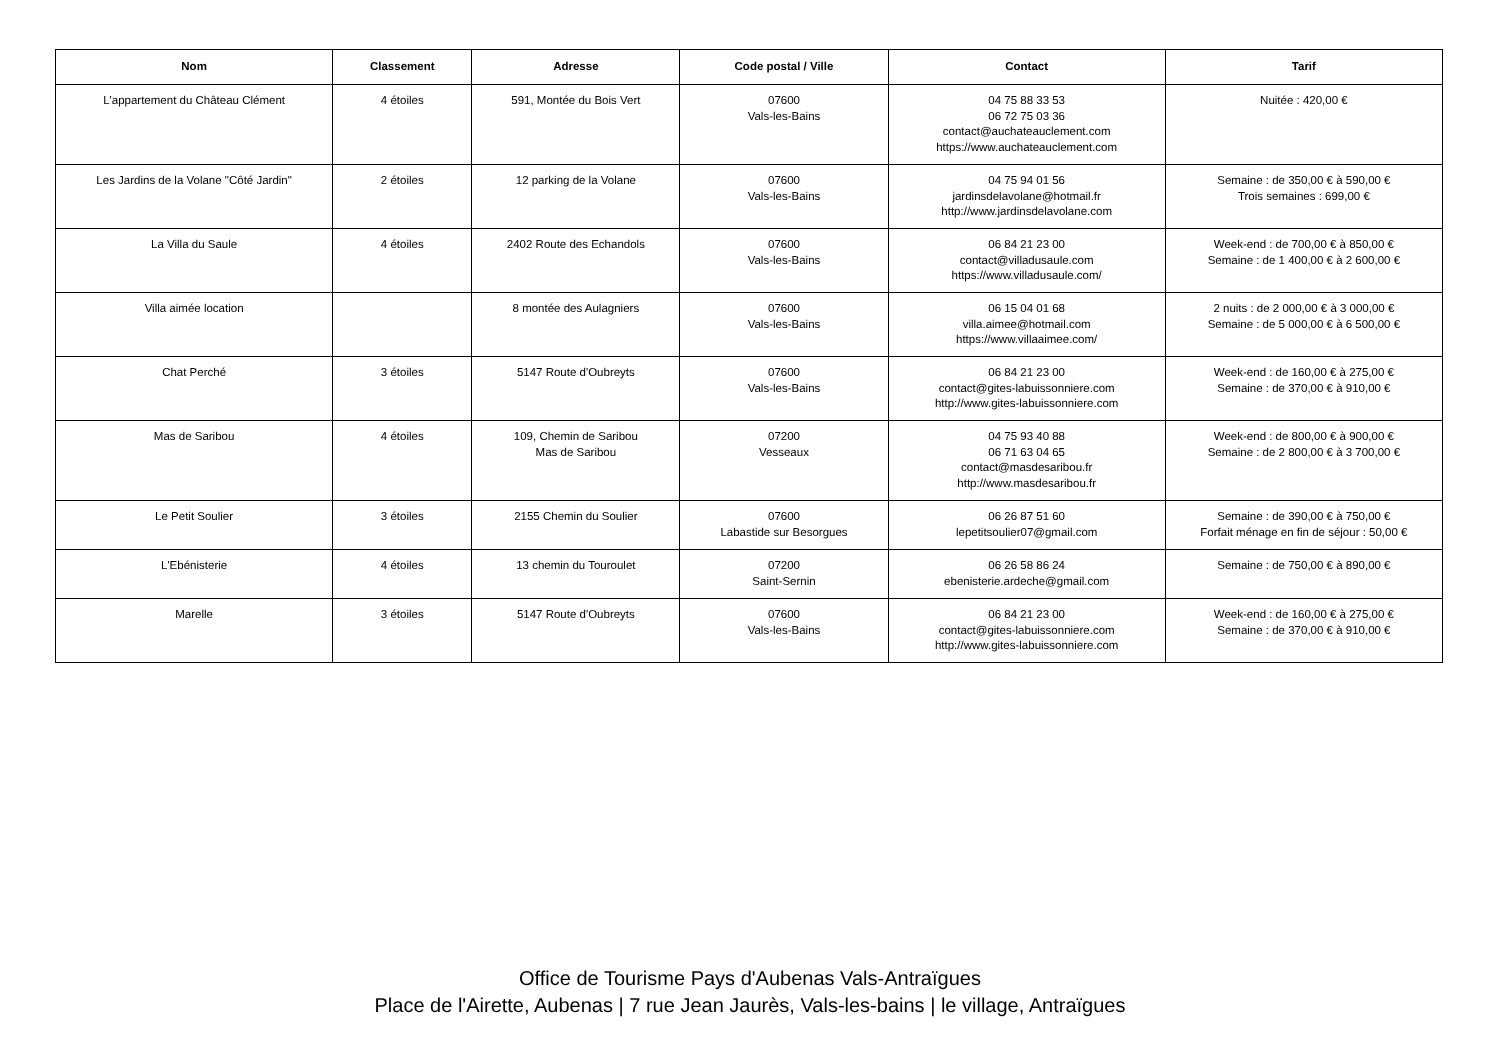| Nom | Classement | Adresse | Code postal / Ville | Contact | Tarif |
| --- | --- | --- | --- | --- | --- |
| L'appartement du Château Clément | 4 étoiles | 591, Montée du Bois Vert | 07600 Vals-les-Bains | 04 75 88 33 53 06 72 75 03 36 contact@auchateauclement.com https://www.auchateauclement.com | Nuitée : 420,00 € |
| Les Jardins de la Volane "Côté Jardin" | 2 étoiles | 12 parking de la Volane | 07600 Vals-les-Bains | 04 75 94 01 56 jardinsdelavolane@hotmail.fr http://www.jardinsdelavolane.com | Semaine : de 350,00 € à 590,00 € Trois semaines : 699,00 € |
| La Villa du Saule | 4 étoiles | 2402 Route des Echandols | 07600 Vals-les-Bains | 06 84 21 23 00 contact@villadusaule.com https://www.villadusaule.com/ | Week-end : de 700,00 € à 850,00 € Semaine : de 1 400,00 € à 2 600,00 € |
| Villa aimée location | | 8 montée des Aulagniers | 07600 Vals-les-Bains | 06 15 04 01 68 villa.aimee@hotmail.com https://www.villaaimee.com/ | 2 nuits : de 2 000,00 € à 3 000,00 € Semaine : de 5 000,00 € à 6 500,00 € |
| Chat Perché | 3 étoiles | 5147 Route d'Oubreyts | 07600 Vals-les-Bains | 06 84 21 23 00 contact@gites-labuissonniere.com http://www.gites-labuissonniere.com | Week-end : de 160,00 € à 275,00 € Semaine : de 370,00 € à 910,00 € |
| Mas de Saribou | 4 étoiles | 109, Chemin de Saribou Mas de Saribou | 07200 Vesseaux | 04 75 93 40 88 06 71 63 04 65 contact@masdesaribou.fr http://www.masdesaribou.fr | Week-end : de 800,00 € à 900,00 € Semaine : de 2 800,00 € à 3 700,00 € |
| Le Petit Soulier | 3 étoiles | 2155 Chemin du Soulier | 07600 Labastide sur Besorgues | 06 26 87 51 60 lepetitsoulier07@gmail.com | Semaine : de 390,00 € à 750,00 € Forfait ménage en fin de séjour : 50,00 € |
| L'Ebénisterie | 4 étoiles | 13 chemin du Touroulet | 07200 Saint-Sernin | 06 26 58 86 24 ebenisterie.ardeche@gmail.com | Semaine : de 750,00 € à 890,00 € |
| Marelle | 3 étoiles | 5147 Route d'Oubreyts | 07600 Vals-les-Bains | 06 84 21 23 00 contact@gites-labuissonniere.com http://www.gites-labuissonniere.com | Week-end : de 160,00 € à 275,00 € Semaine : de 370,00 € à 910,00 € |
Office de Tourisme Pays d'Aubenas Vals-Antraïgues
Place de l'Airette, Aubenas | 7 rue Jean Jaurès, Vals-les-bains | le village, Antraïgues